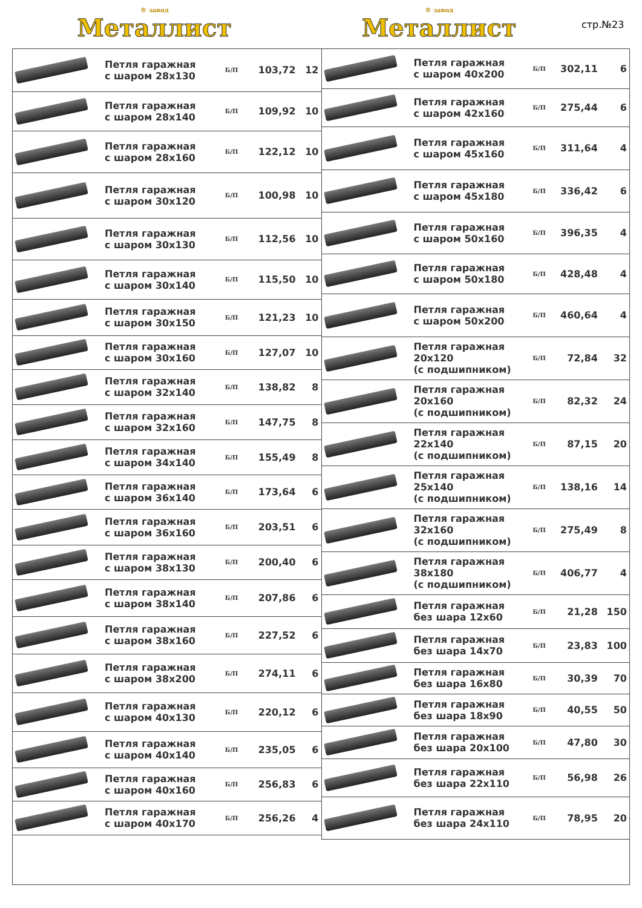® завод
Металлист
® завод
Металлист
стр.№23
| | Петля гаражная с шаром 28x130 | Б/П | 103,72 | 12 |
| | Петля гаражная с шаром 28x140 | Б/П | 109,92 | 10 |
| | Петля гаражная с шаром 28x160 | Б/П | 122,12 | 10 |
| | Петля гаражная с шаром 30x120 | Б/П | 100,98 | 10 |
| | Петля гаражная с шаром 30x130 | Б/П | 112,56 | 10 |
| | Петля гаражная с шаром 30x140 | Б/П | 115,50 | 10 |
| | Петля гаражная с шаром 30x150 | Б/П | 121,23 | 10 |
| | Петля гаражная с шаром 30x160 | Б/П | 127,07 | 10 |
| | Петля гаражная с шаром 32x140 | Б/П | 138,82 | 8 |
| | Петля гаражная с шаром 32x160 | Б/П | 147,75 | 8 |
| | Петля гаражная с шаром 34x140 | Б/П | 155,49 | 8 |
| | Петля гаражная с шаром 36x140 | Б/П | 173,64 | 6 |
| | Петля гаражная с шаром 36x160 | Б/П | 203,51 | 6 |
| | Петля гаражная с шаром 38x130 | Б/П | 200,40 | 6 |
| | Петля гаражная с шаром 38x140 | Б/П | 207,86 | 6 |
| | Петля гаражная с шаром 38x160 | Б/П | 227,52 | 6 |
| | Петля гаражная с шаром 38x200 | Б/П | 274,11 | 6 |
| | Петля гаражная с шаром 40x130 | Б/П | 220,12 | 6 |
| | Петля гаражная с шаром 40x140 | Б/П | 235,05 | 6 |
| | Петля гаражная с шаром 40x160 | Б/П | 256,83 | 6 |
| | Петля гаражная с шаром 40x170 | Б/П | 256,26 | 4 |
| | Петля гаражная с шаром 40x200 | Б/П | 302,11 | 6 |
| | Петля гаражная с шаром 42x160 | Б/П | 275,44 | 6 |
| | Петля гаражная с шаром 45x160 | Б/П | 311,64 | 4 |
| | Петля гаражная с шаром 45x180 | Б/П | 336,42 | 6 |
| | Петля гаражная с шаром 50x160 | Б/П | 396,35 | 4 |
| | Петля гаражная с шаром 50x180 | Б/П | 428,48 | 4 |
| | Петля гаражная с шаром 50x200 | Б/П | 460,64 | 4 |
| | Петля гаражная 20x120 (с подшипником) | Б/П | 72,84 | 32 |
| | Петля гаражная 20x160 (с подшипником) | Б/П | 82,32 | 24 |
| | Петля гаражная 22x140 (с подшипником) | Б/П | 87,15 | 20 |
| | Петля гаражная 25x140 (с подшипником) | Б/П | 138,16 | 14 |
| | Петля гаражная 32x160 (с подшипником) | Б/П | 275,49 | 8 |
| | Петля гаражная 38x180 (с подшипником) | Б/П | 406,77 | 4 |
| | Петля гаражная без шара 12x60 | Б/П | 21,28 | 150 |
| | Петля гаражная без шара 14x70 | Б/П | 23,83 | 100 |
| | Петля гаражная без шара 16x80 | Б/П | 30,39 | 70 |
| | Петля гаражная без шара 18x90 | Б/П | 40,55 | 50 |
| | Петля гаражная без шара 20x100 | Б/П | 47,80 | 30 |
| | Петля гаражная без шара 22x110 | Б/П | 56,98 | 26 |
| | Петля гаражная без шара 24x110 | Б/П | 78,95 | 20 |